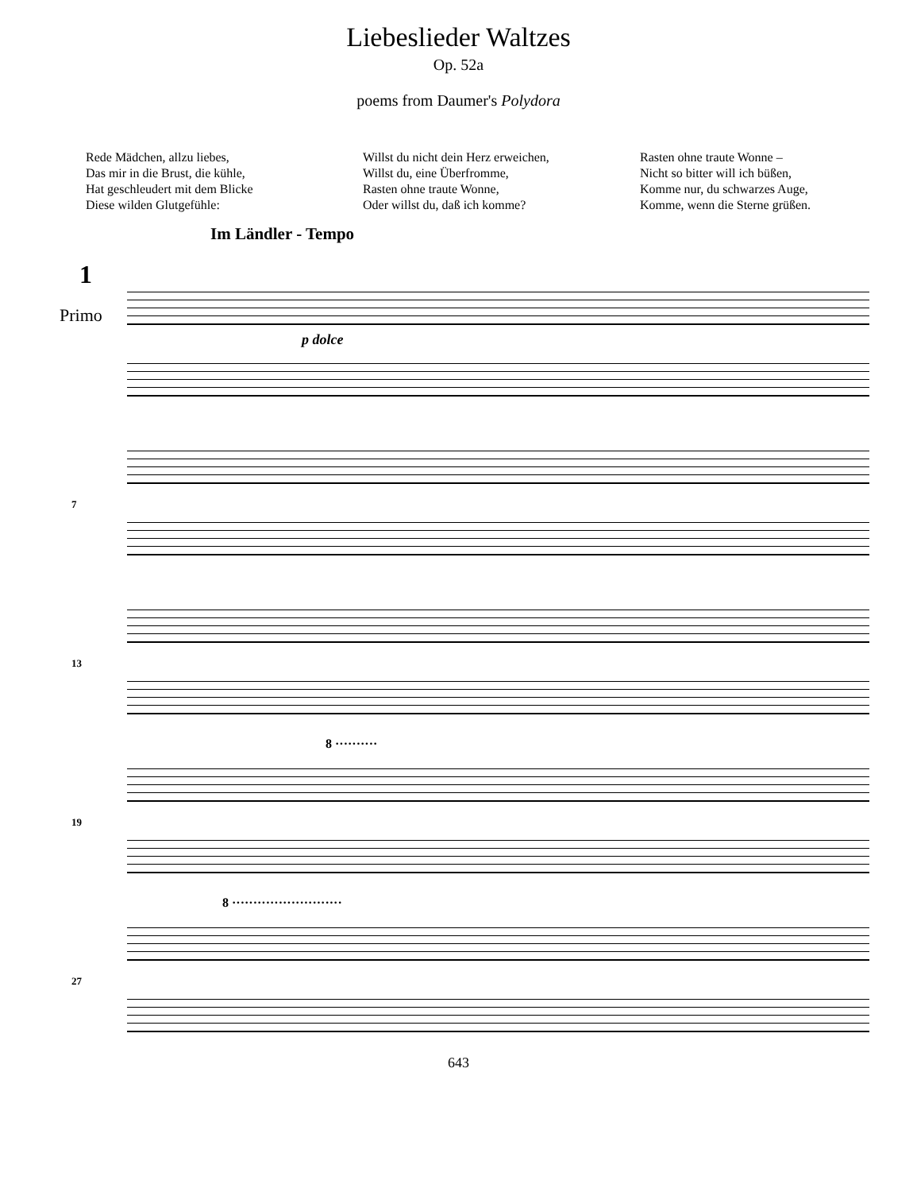Liebeslieder Waltzes
Op. 52a
poems from Daumer's Polydora
Rede Mädchen, allzu liebes,
Das mir in die Brust, die kühle,
Hat geschleudert mit dem Blicke
Diese wilden Glutgefühle:
Willst du nicht dein Herz erweichen,
Willst du, eine Überfromme,
Rasten ohne traute Wonne,
Oder willst du, daß ich komme?
Rasten ohne traute Wonne –
Nicht so bitter will ich büßen,
Komme nur, du schwarzes Auge,
Komme, wenn die Sterne grüßen.
Im Ländler - Tempo
1
Primo
p dolce
7
13
8 ··········
19
8 ··························
27
643